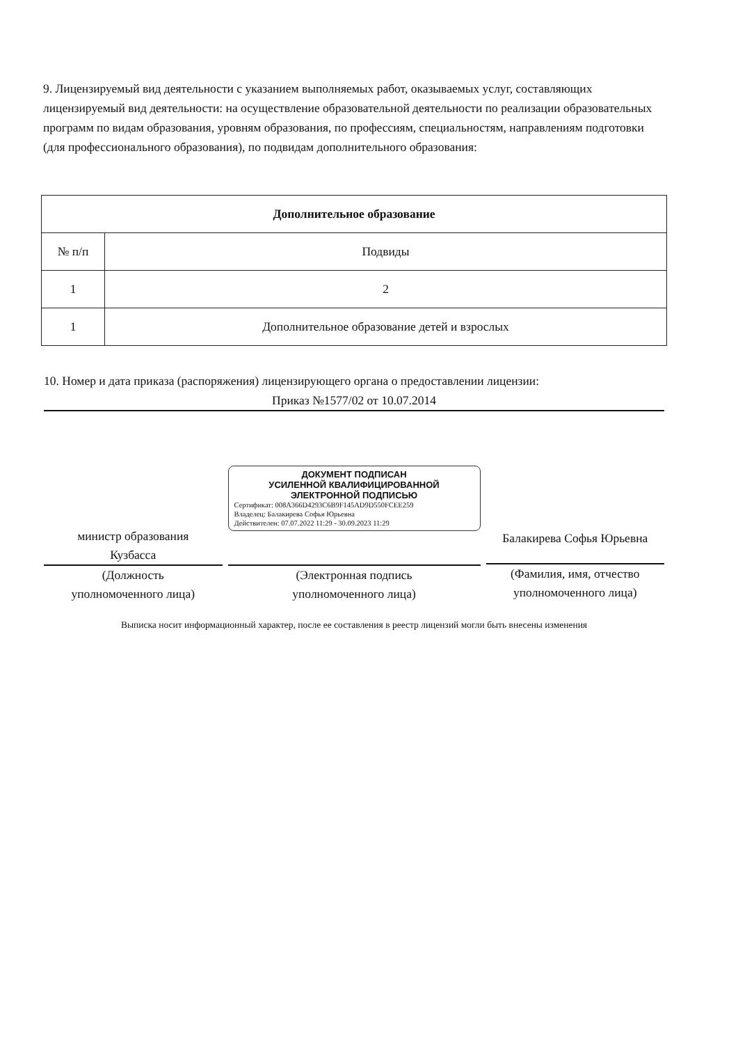9. Лицензируемый вид деятельности с указанием выполняемых работ, оказываемых услуг, составляющих лицензируемый вид деятельности: на осуществление образовательной деятельности по реализации образовательных программ по видам образования, уровням образования, по профессиям, специальностям, направлениям подготовки (для профессионального образования), по подвидам дополнительного образования:
| Дополнительное образование | |
| --- | --- |
| № п/п | Подвиды |
| 1 | 2 |
| 1 | Дополнительное образование детей и взрослых |
10. Номер и дата приказа (распоряжения) лицензирующего органа о предоставлении лицензии:
Приказ №1577/02 от 10.07.2014
министр образования
Кузбасса
(Должность
уполномоченного лица)
ДОКУМЕНТ ПОДПИСАН
УСИЛЕННОЙ КВАЛИФИЦИРОВАННОЙ
ЭЛЕКТРОННОЙ ПОДПИСЬЮ
Сертификат: 008A366D4293C6B9F145AD9D550FCEE259
Владелец: Балакирева Софья Юрьевна
Действителен: 07.07.2022 11:29 - 30.09.2023 11:29
(Электронная подпись
уполномоченного лица)
Балакирева Софья Юрьевна
(Фамилия, имя, отчество
уполномоченного лица)
Выписка носит информационный характер, после ее составления в реестр лицензий могли быть внесены изменения